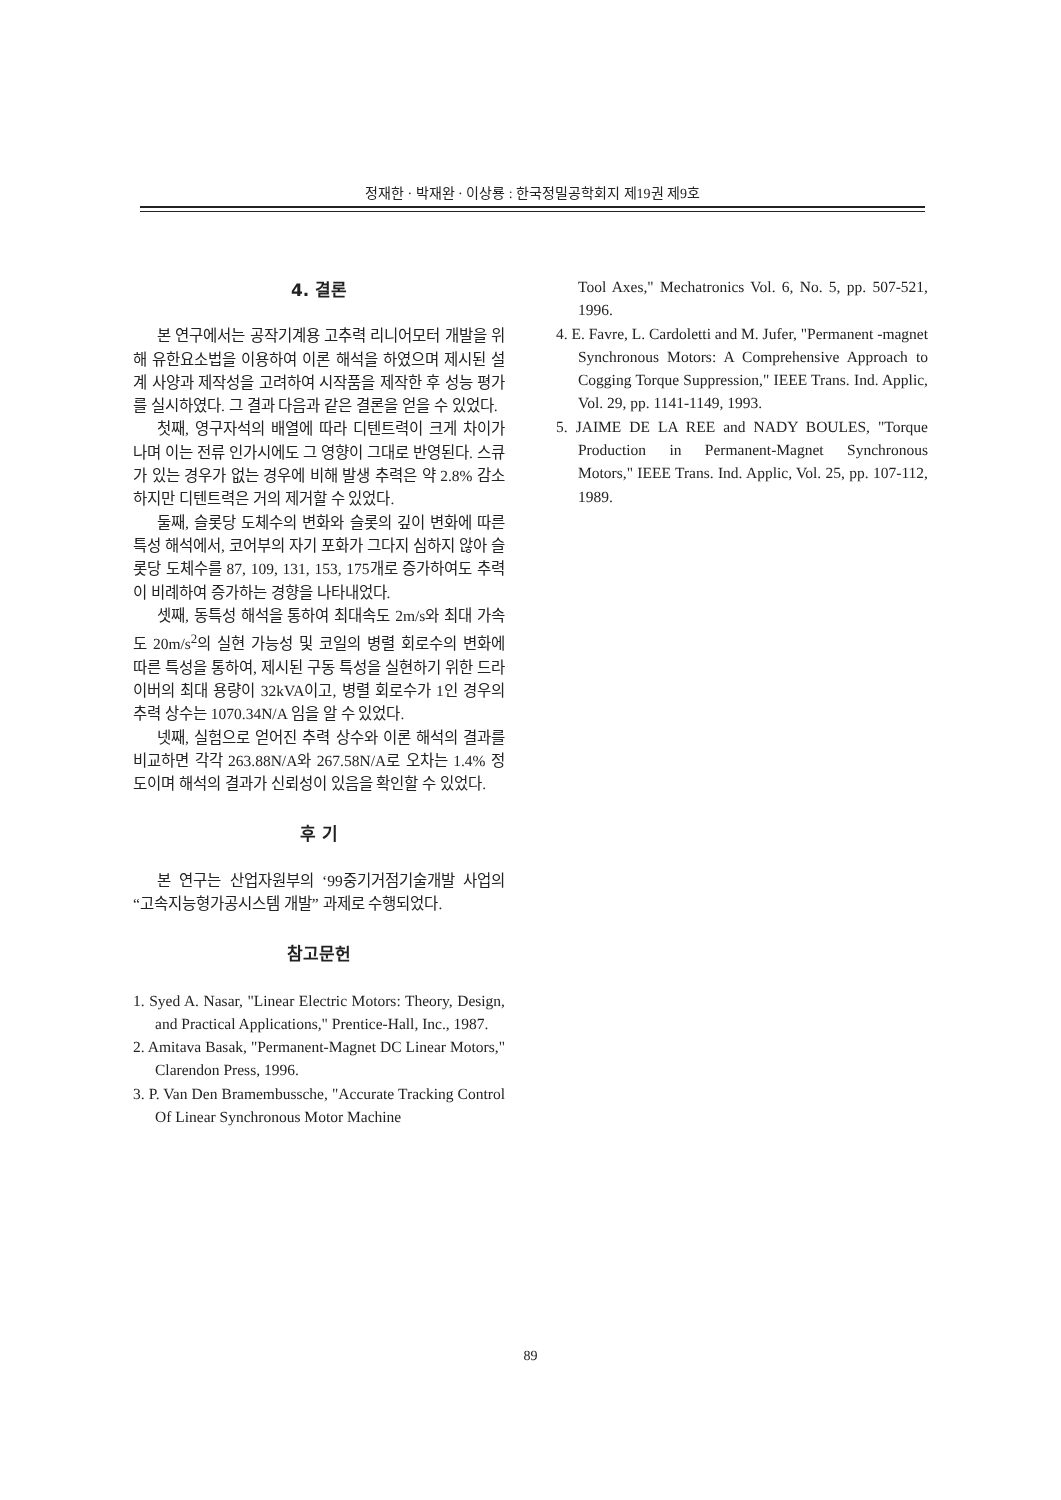정재한 · 박재완 · 이상룡 : 한국정밀공학회지 제19권 제9호
4. 결론
본 연구에서는 공작기계용 고추력 리니어모터 개발을 위해 유한요소법을 이용하여 이론 해석을 하였으며 제시된 설계 사양과 제작성을 고려하여 시작품을 제작한 후 성능 평가를 실시하였다. 그 결과 다음과 같은 결론을 얻을 수 있었다.
첫째, 영구자석의 배열에 따라 디텐트력이 크게 차이가 나며 이는 전류 인가시에도 그 영향이 그대로 반영된다. 스큐가 있는 경우가 없는 경우에 비해 발생 추력은 약 2.8% 감소하지만 디텐트력은 거의 제거할 수 있었다.
둘째, 슬롯당 도체수의 변화와 슬롯의 깊이 변화에 따른 특성 해석에서, 코어부의 자기 포화가 그다지 심하지 않아 슬롯당 도체수를 87, 109, 131, 153, 175개로 증가하여도 추력이 비례하여 증가하는 경향을 나타내었다.
셋째, 동특성 해석을 통하여 최대속도 2m/s와 최대 가속도 20m/s<sup>2</sup>의 실현 가능성 및 코일의 병렬 회로수의 변화에 따른 특성을 통하여, 제시된 구동 특성을 실현하기 위한 드라이버의 최대 용량이 32kVA이고, 병렬 회로수가 1인 경우의 추력 상수는 1070.34N/A 임을 알 수 있었다.
넷째, 실험으로 얻어진 추력 상수와 이론 해석의 결과를 비교하면 각각 263.88N/A와 267.58N/A로 오차는 1.4% 정도이며 해석의 결과가 신뢰성이 있음을 확인할 수 있었다.
후 기
본 연구는 산업자원부의 ‘99중기거점기술개발 사업의 “고속지능형가공시스템 개발” 과제로 수행되었다.
참고문헌
1. Syed A. Nasar, "Linear Electric Motors: Theory, Design, and Practical Applications," Prentice-Hall, Inc., 1987.
2. Amitava Basak, "Permanent-Magnet DC Linear Motors," Clarendon Press, 1996.
3. P. Van Den Bramembussche, "Accurate Tracking Control Of Linear Synchronous Motor Machine
Tool Axes," Mechatronics Vol. 6, No. 5, pp. 507-521, 1996.
4. E. Favre, L. Cardoletti and M. Jufer, "Permanent -magnet Synchronous Motors: A Comprehensive Approach to Cogging Torque Suppression," IEEE Trans. Ind. Applic, Vol. 29, pp. 1141-1149, 1993.
5. JAIME DE LA REE and NADY BOULES, "Torque Production in Permanent-Magnet Synchronous Motors," IEEE Trans. Ind. Applic, Vol. 25, pp. 107-112, 1989.
89